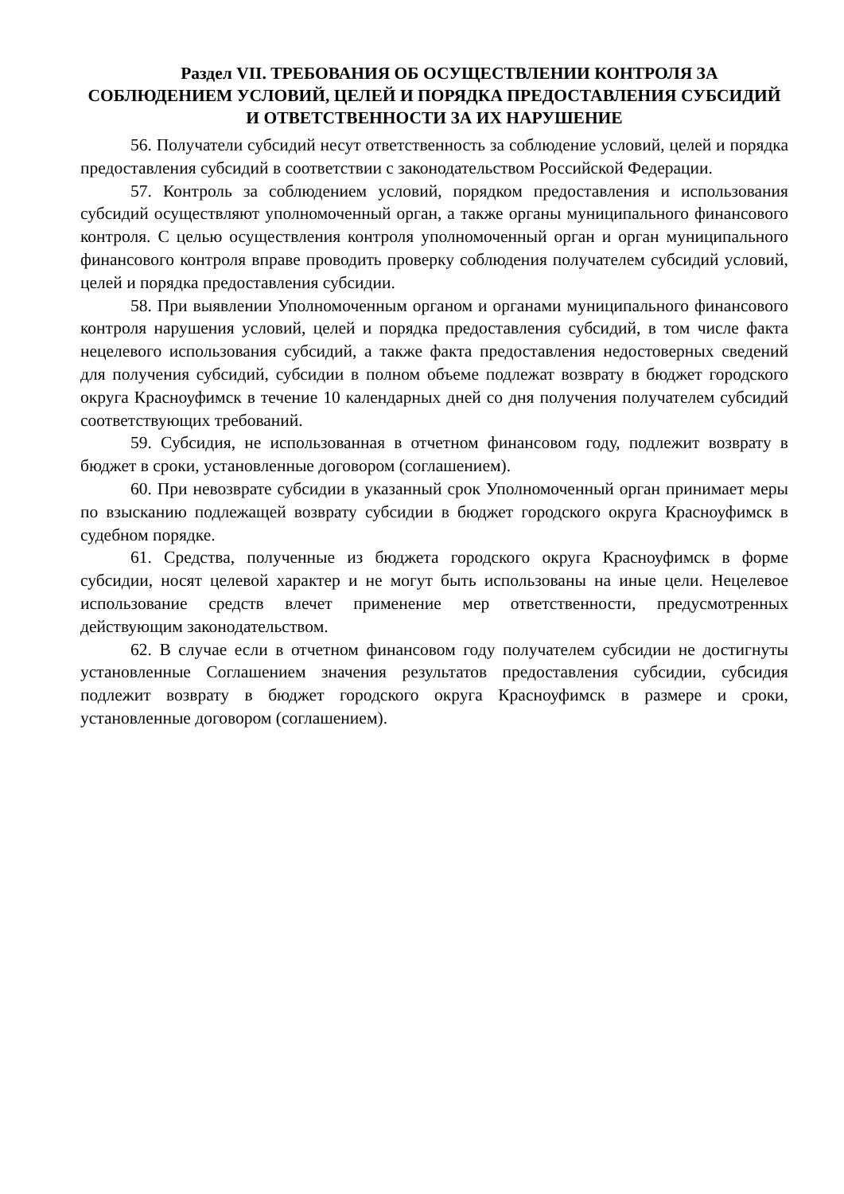Раздел VII. ТРЕБОВАНИЯ ОБ ОСУЩЕСТВЛЕНИИ КОНТРОЛЯ ЗА СОБЛЮДЕНИЕМ УСЛОВИЙ, ЦЕЛЕЙ И ПОРЯДКА ПРЕДОСТАВЛЕНИЯ СУБСИДИЙ И ОТВЕТСТВЕННОСТИ ЗА ИХ НАРУШЕНИЕ
56. Получатели субсидий несут ответственность за соблюдение условий, целей и порядка предоставления субсидий в соответствии с законодательством Российской Федерации.
57. Контроль за соблюдением условий, порядком предоставления и использования субсидий осуществляют уполномоченный орган, а также органы муниципального финансового контроля. С целью осуществления контроля уполномоченный орган и орган муниципального финансового контроля вправе проводить проверку соблюдения получателем субсидий условий, целей и порядка предоставления субсидии.
58. При выявлении Уполномоченным органом и органами муниципального финансового контроля нарушения условий, целей и порядка предоставления субсидий, в том числе факта нецелевого использования субсидий, а также факта предоставления недостоверных сведений для получения субсидий, субсидии в полном объеме подлежат возврату в бюджет городского округа Красноуфимск в течение 10 календарных дней со дня получения получателем субсидий соответствующих требований.
59. Субсидия, не использованная в отчетном финансовом году, подлежит возврату в бюджет в сроки, установленные договором (соглашением).
60. При невозврате субсидии в указанный срок Уполномоченный орган принимает меры по взысканию подлежащей возврату субсидии в бюджет городского округа Красноуфимск в судебном порядке.
61. Средства, полученные из бюджета городского округа Красноуфимск в форме субсидии, носят целевой характер и не могут быть использованы на иные цели. Нецелевое использование средств влечет применение мер ответственности, предусмотренных действующим законодательством.
62. В случае если в отчетном финансовом году получателем субсидии не достигнуты установленные Соглашением значения результатов предоставления субсидии, субсидия подлежит возврату в бюджет городского округа Красноуфимск в размере и сроки, установленные договором (соглашением).